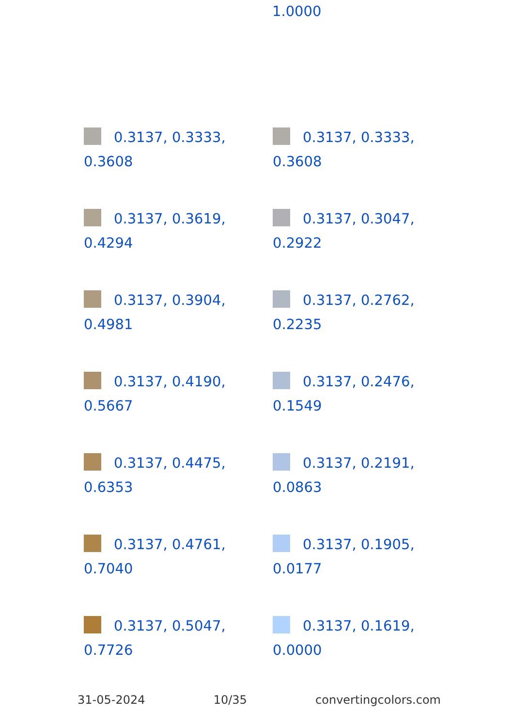1.0000
0.3137, 0.3333, 0.3608
0.3137, 0.3333, 0.3608
0.3137, 0.3619, 0.4294
0.3137, 0.3047, 0.2922
0.3137, 0.3904, 0.4981
0.3137, 0.2762, 0.2235
0.3137, 0.4190, 0.5667
0.3137, 0.2476, 0.1549
0.3137, 0.4475, 0.6353
0.3137, 0.2191, 0.0863
0.3137, 0.4761, 0.7040
0.3137, 0.1905, 0.0177
0.3137, 0.5047, 0.7726
0.3137, 0.1619, 0.0000
31-05-2024 10/35 convertingcolors.com